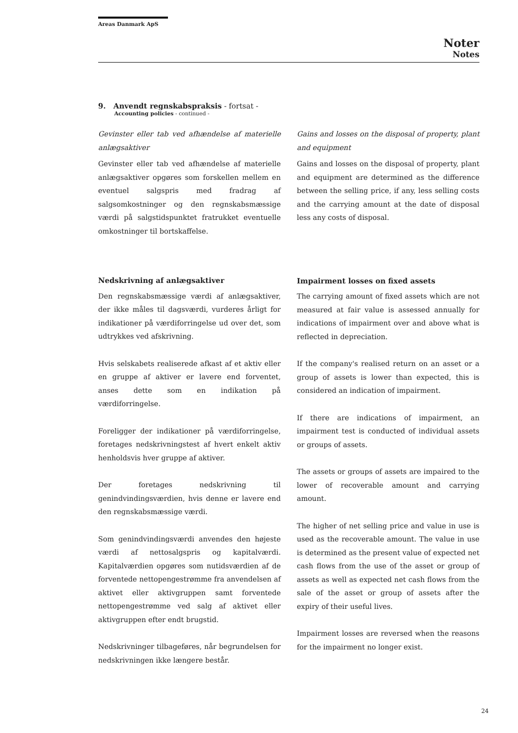Areas Danmark ApS
Noter
Notes
9. Anvendt regnskabspraksis - fortsat -
Accounting policies - continued -
Gevinster eller tab ved afhændelse af materielle anlægsaktiver
Gevinster eller tab ved afhændelse af materielle anlægsaktiver opgøres som forskellen mellem en eventuel salgspris med fradrag af salgsomkostninger og den regnskabsmæssige værdi på salgstidspunktet fratrukket eventuelle omkostninger til bortskaffelse.
Nedskrivning af anlægsaktiver
Den regnskabsmæssige værdi af anlægsaktiver, der ikke måles til dagsværdi, vurderes årligt for indikationer på værdiforringelse ud over det, som udtrykkes ved afskrivning.
Hvis selskabets realiserede afkast af et aktiv eller en gruppe af aktiver er lavere end forventet, anses dette som en indikation på værdiforringelse.
Foreligger der indikationer på værdiforringelse, foretages nedskrivningstest af hvert enkelt aktiv henholdsvis hver gruppe af aktiver.
Der foretages nedskrivning til genindvindingsværdien, hvis denne er lavere end den regnskabsmæssige værdi.
Som genindvindingsværdi anvendes den højeste værdi af nettosalgspris og kapitalværdi. Kapitalværdien opgøres som nutidsværdien af de forventede nettopengestrømme fra anvendelsen af aktivet eller aktivgruppen samt forventede nettopengestrømme ved salg af aktivet eller aktivgruppen efter endt brugstid.
Nedskrivninger tilbageføres, når begrundelsen for nedskrivningen ikke længere består.
Gains and losses on the disposal of property, plant and equipment
Gains and losses on the disposal of property, plant and equipment are determined as the difference between the selling price, if any, less selling costs and the carrying amount at the date of disposal less any costs of disposal.
Impairment losses on fixed assets
The carrying amount of fixed assets which are not measured at fair value is assessed annually for indications of impairment over and above what is reflected in depreciation.
If the company's realised return on an asset or a group of assets is lower than expected, this is considered an indication of impairment.
If there are indications of impairment, an impairment test is conducted of individual assets or groups of assets.
The assets or groups of assets are impaired to the lower of recoverable amount and carrying amount.
The higher of net selling price and value in use is used as the recoverable amount. The value in use is determined as the present value of expected net cash flows from the use of the asset or group of assets as well as expected net cash flows from the sale of the asset or group of assets after the expiry of their useful lives.
Impairment losses are reversed when the reasons for the impairment no longer exist.
24